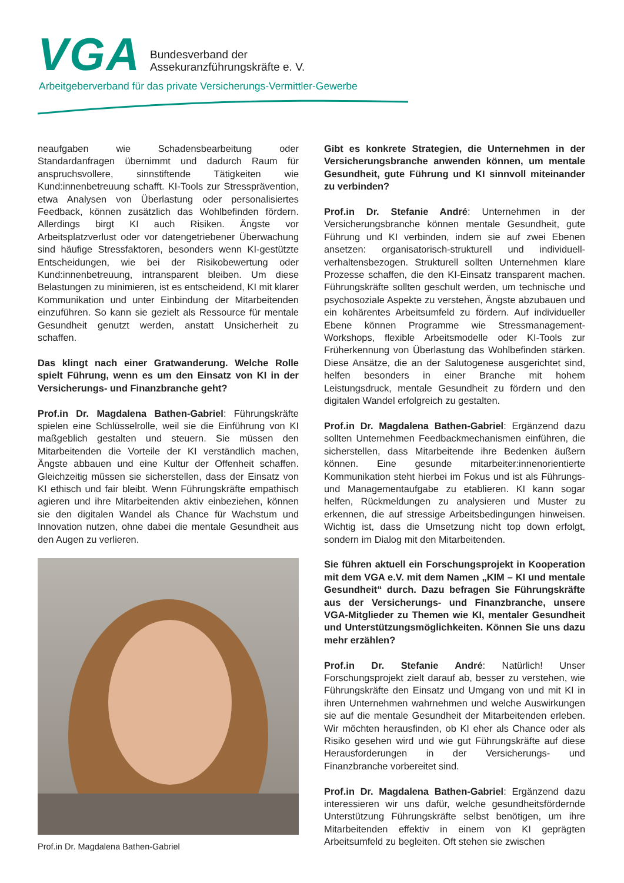VGA
Bundesverband der
Assekuranzführungskräfte e. V.
Arbeitgeberverband für das private Versicherungs-Vermittler-Gewerbe
neaufgaben wie Schadensbearbeitung oder Standardanfragen übernimmt und dadurch Raum für anspruchsvollere, sinnstiftende Tätigkeiten wie Kund:innenbetreuung schafft. KI-Tools zur Stressprävention, etwa Analysen von Überlastung oder personalisiertes Feedback, können zusätzlich das Wohlbefinden fördern. Allerdings birgt KI auch Risiken. Ängste vor Arbeitsplatzverlust oder vor datengetriebener Überwachung sind häufige Stressfaktoren, besonders wenn KI-gestützte Entscheidungen, wie bei der Risikobewertung oder Kund:innenbetreuung, intransparent bleiben. Um diese Belastungen zu minimieren, ist es entscheidend, KI mit klarer Kommunikation und unter Einbindung der Mitarbeitenden einzuführen. So kann sie gezielt als Ressource für mentale Gesundheit genutzt werden, anstatt Unsicherheit zu schaffen.
Das klingt nach einer Gratwanderung. Welche Rolle spielt Führung, wenn es um den Einsatz von KI in der Versicherungs- und Finanzbranche geht?
Prof.in Dr. Magdalena Bathen-Gabriel: Führungskräfte spielen eine Schlüsselrolle, weil sie die Einführung von KI maßgeblich gestalten und steuern. Sie müssen den Mitarbeitenden die Vorteile der KI verständlich machen, Ängste abbauen und eine Kultur der Offenheit schaffen. Gleichzeitig müssen sie sicherstellen, dass der Einsatz von KI ethisch und fair bleibt. Wenn Führungskräfte empathisch agieren und ihre Mitarbeitenden aktiv einbeziehen, können sie den digitalen Wandel als Chance für Wachstum und Innovation nutzen, ohne dabei die mentale Gesundheit aus den Augen zu verlieren.
Prof.in Dr. Magdalena Bathen-Gabriel
Gibt es konkrete Strategien, die Unternehmen in der Versicherungsbranche anwenden können, um mentale Gesundheit, gute Führung und KI sinnvoll miteinander zu verbinden?
Prof.in Dr. Stefanie André: Unternehmen in der Versicherungsbranche können mentale Gesundheit, gute Führung und KI verbinden, indem sie auf zwei Ebenen ansetzen: organisatorisch-strukturell und individuell-verhaltensbezogen. Strukturell sollten Unternehmen klare Prozesse schaffen, die den KI-Einsatz transparent machen. Führungskräfte sollten geschult werden, um technische und psychosoziale Aspekte zu verstehen, Ängste abzubauen und ein kohärentes Arbeitsumfeld zu fördern. Auf individueller Ebene können Programme wie Stressmanagement-Workshops, flexible Arbeitsmodelle oder KI-Tools zur Früherkennung von Überlastung das Wohlbefinden stärken. Diese Ansätze, die an der Salutogenese ausgerichtet sind, helfen besonders in einer Branche mit hohem Leistungsdruck, mentale Gesundheit zu fördern und den digitalen Wandel erfolgreich zu gestalten.
Prof.in Dr. Magdalena Bathen-Gabriel: Ergänzend dazu sollten Unternehmen Feedbackmechanismen einführen, die sicherstellen, dass Mitarbeitende ihre Bedenken äußern können. Eine gesunde mitarbeiter:innenorientierte Kommunikation steht hierbei im Fokus und ist als Führungs- und Managementaufgabe zu etablieren. KI kann sogar helfen, Rückmeldungen zu analysieren und Muster zu erkennen, die auf stressige Arbeitsbedingungen hinweisen. Wichtig ist, dass die Umsetzung nicht top down erfolgt, sondern im Dialog mit den Mitarbeitenden.
Sie führen aktuell ein Forschungsprojekt in Kooperation mit dem VGA e.V. mit dem Namen „KIM – KI und mentale Gesundheit“ durch. Dazu befragen Sie Führungskräfte aus der Versicherungs- und Finanzbranche, unsere VGA-Mitglieder zu Themen wie KI, mentaler Gesundheit und Unterstützungsmöglichkeiten. Können Sie uns dazu mehr erzählen?
Prof.in Dr. Stefanie André: Natürlich! Unser Forschungsprojekt zielt darauf ab, besser zu verstehen, wie Führungskräfte den Einsatz und Umgang von und mit KI in ihren Unternehmen wahrnehmen und welche Auswirkungen sie auf die mentale Gesundheit der Mitarbeitenden erleben. Wir möchten herausfinden, ob KI eher als Chance oder als Risiko gesehen wird und wie gut Führungskräfte auf diese Herausforderungen in der Versicherungs- und Finanzbranche vorbereitet sind.
Prof.in Dr. Magdalena Bathen-Gabriel: Ergänzend dazu interessieren wir uns dafür, welche gesundheitsfördernde Unterstützung Führungskräfte selbst benötigen, um ihre Mitarbeitenden effektiv in einem von KI geprägten Arbeitsumfeld zu begleiten. Oft stehen sie zwischen